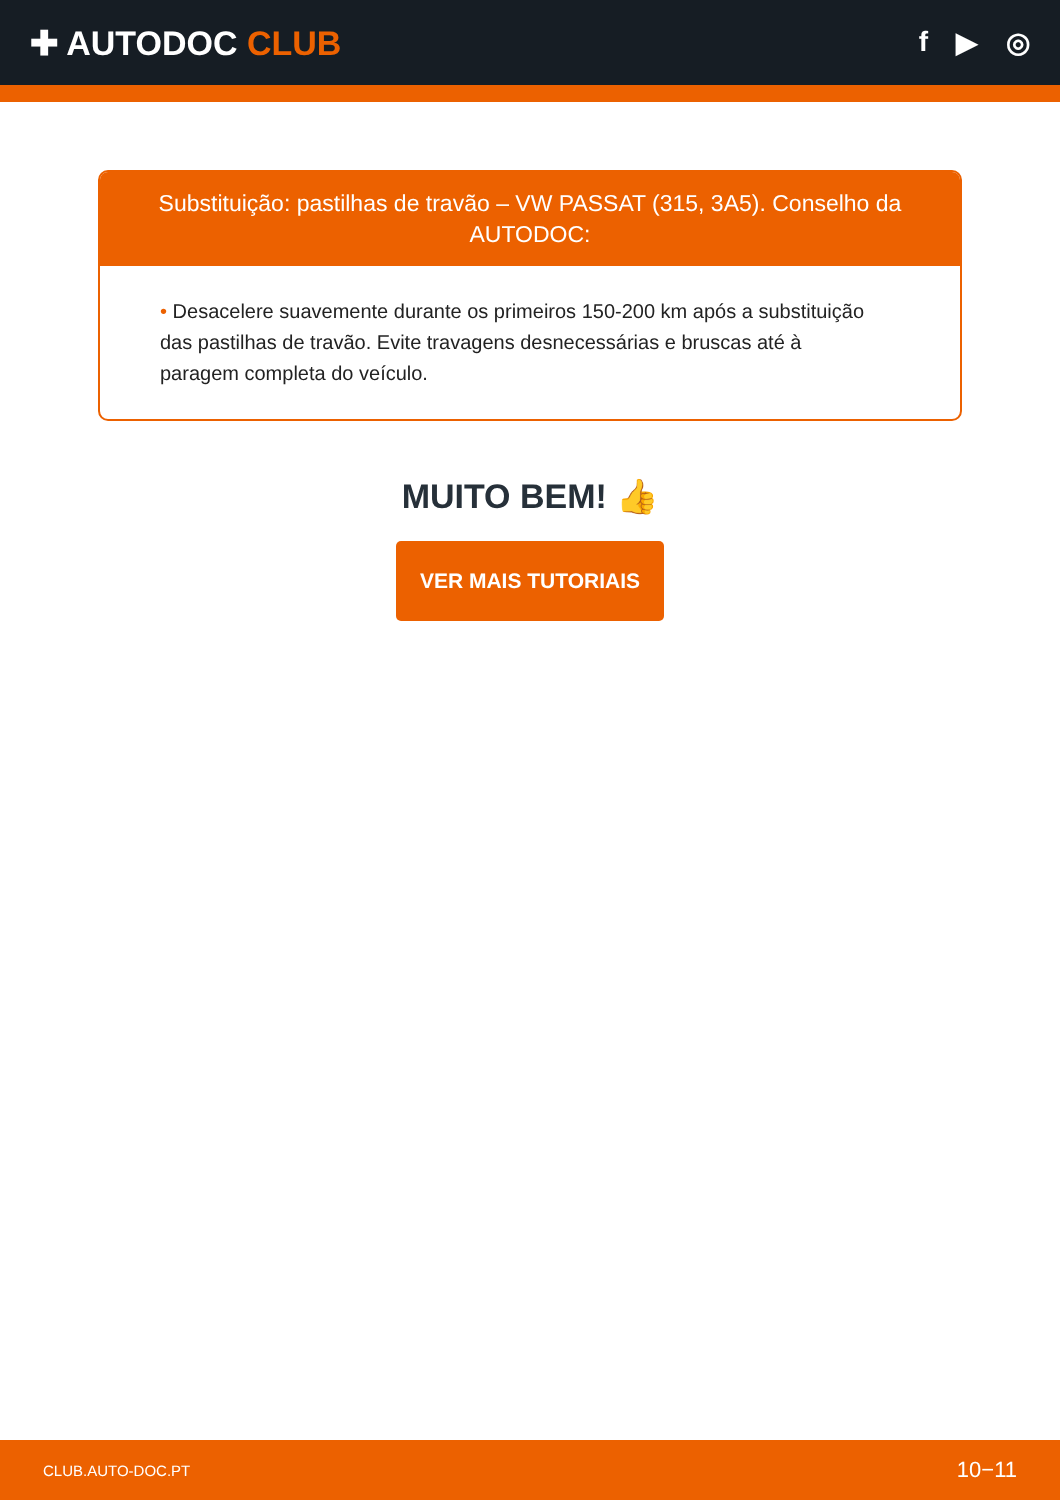✚ AUTODOC CLUB
f ▶ ◎
Substituição: pastilhas de travão – VW PASSAT (315, 3A5). Conselho da AUTODOC:
• Desacelere suavemente durante os primeiros 150-200 km após a substituição das pastilhas de travão. Evite travagens desnecessárias e bruscas até à paragem completa do veículo.
MUITO BEM! 👍
VER MAIS TUTORIAIS
CLUB.AUTO-DOC.PT 10−11